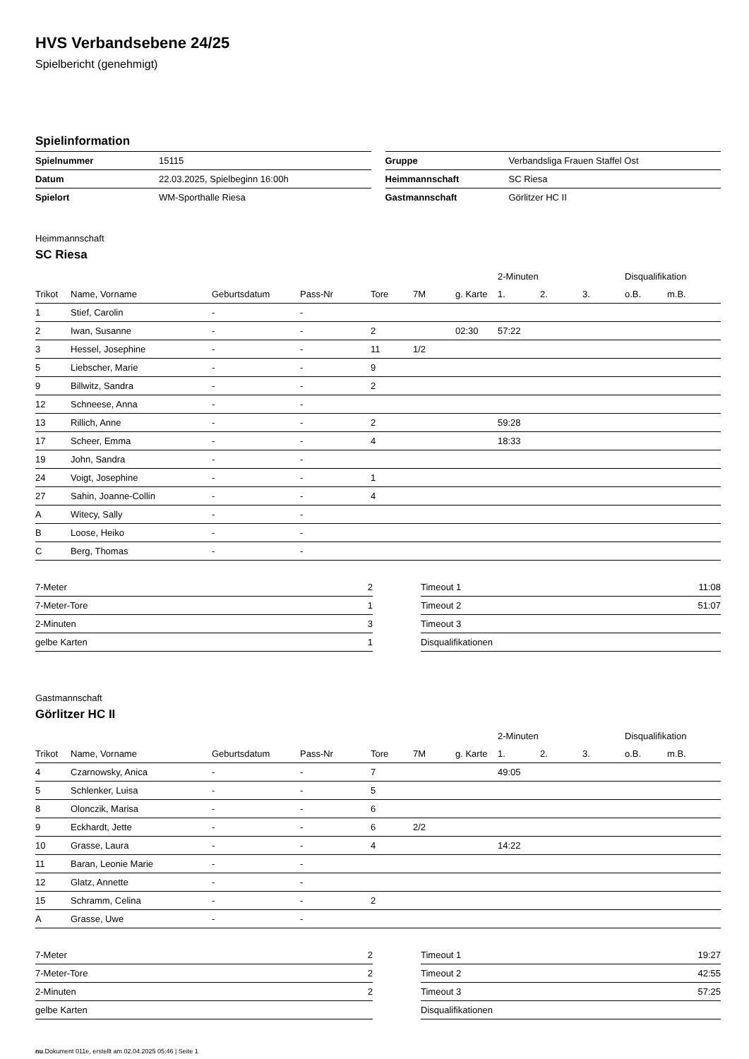HVS Verbandsebene 24/25
Spielbericht (genehmigt)
Spielinformation
| Spielnummer | 15115 |
| Datum | 22.03.2025, Spielbeginn 16:00h |
| Spielort | WM-Sporthalle Riesa |
| Gruppe | Verbandsliga Frauen Staffel Ost |
| Heimmannschaft | SC Riesa |
| Gastmannschaft | Görlitzer HC II |
Heimmannschaft
SC Riesa
| | | | | | | | 2-Minuten | | | Disqualifikation | |
| --- | --- | --- | --- | --- | --- | --- | --- | --- | --- | --- | --- |
| Trikot | Name, Vorname | Geburtsdatum | Pass-Nr | Tore | 7M | g. Karte | 1. | 2. | 3. | o.B. | m.B. |
| 1 | Stief, Carolin | - | - | | | | | | | | |
| 2 | Iwan, Susanne | - | - | 2 | | 02:30 | 57:22 | | | | |
| 3 | Hessel, Josephine | - | - | 11 | 1/2 | | | | | | |
| 5 | Liebscher, Marie | - | - | 9 | | | | | | | |
| 9 | Billwitz, Sandra | - | - | 2 | | | | | | | |
| 12 | Schneese, Anna | - | - | | | | | | | | |
| 13 | Rillich, Anne | - | - | 2 | | | 59:28 | | | | |
| 17 | Scheer, Emma | - | - | 4 | | | 18:33 | | | | |
| 19 | John, Sandra | - | - | | | | | | | | |
| 24 | Voigt, Josephine | - | - | 1 | | | | | | | |
| 27 | Sahin, Joanne-Collin | - | - | 4 | | | | | | | |
| A | Witecy, Sally | - | - | | | | | | | | |
| B | Loose, Heiko | - | - | | | | | | | | |
| C | Berg, Thomas | - | - | | | | | | | | |
| 7-Meter | 2 |
| 7-Meter-Tore | 1 |
| 2-Minuten | 3 |
| gelbe Karten | 1 |
| Timeout 1 | 11:08 |
| Timeout 2 | 51:07 |
| Timeout 3 | |
| Disqualifikationen | |
Gastmannschaft
Görlitzer HC II
| | | | | | | | 2-Minuten | | | Disqualifikation | |
| --- | --- | --- | --- | --- | --- | --- | --- | --- | --- | --- | --- |
| Trikot | Name, Vorname | Geburtsdatum | Pass-Nr | Tore | 7M | g. Karte | 1. | 2. | 3. | o.B. | m.B. |
| 4 | Czarnowsky, Anica | - | - | 7 | | | 49:05 | | | | |
| 5 | Schlenker, Luisa | - | - | 5 | | | | | | | |
| 8 | Olonczik, Marisa | - | - | 6 | | | | | | | |
| 9 | Eckhardt, Jette | - | - | 6 | 2/2 | | | | | | |
| 10 | Grasse, Laura | - | - | 4 | | | 14:22 | | | | |
| 11 | Baran, Leonie Marie | - | - | | | | | | | | |
| 12 | Glatz, Annette | - | - | | | | | | | | |
| 15 | Schramm, Celina | - | - | 2 | | | | | | | |
| A | Grasse, Uwe | - | - | | | | | | | | |
| 7-Meter | 2 |
| 7-Meter-Tore | 2 |
| 2-Minuten | 2 |
| gelbe Karten | |
| Timeout 1 | 19:27 |
| Timeout 2 | 42:55 |
| Timeout 3 | 57:25 |
| Disqualifikationen | |
nu.Dokument 011e, erstellt am 02.04.2025 05:46 | Seite 1